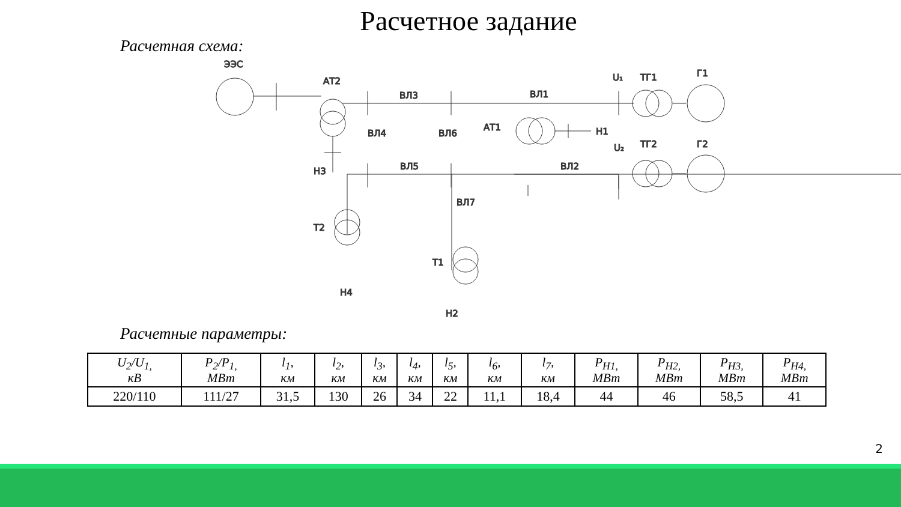Расчетное задание
Расчетная схема:
ЭЭС
АТ2
ВЛ3
ВЛ1
U₁
ТГ1
Г1
АТ1
Н1
U₂
ТГ2
Г2
ВЛ2
ВЛ5
Н3
ВЛ4
ВЛ6
ВЛ7
Т2
Т1
Н4
Н2
Расчетные параметры:
| U<sub>2</sub>/U<sub>1,</sub> кВ | P<sub>2</sub>/P<sub>1,</sub> МВт | l<sub>1</sub>, км | l<sub>2</sub>, км | l<sub>3</sub>, км | l<sub>4</sub>, км | l<sub>5</sub>, км | l<sub>6</sub>, км | l<sub>7</sub>, км | P<sub>Н1,</sub> МВт | P<sub>Н2,</sub> МВт | P<sub>Н3,</sub> МВт | P<sub>Н4,</sub> МВт |
| --- | --- | --- | --- | --- | --- | --- | --- | --- | --- | --- | --- | --- |
| 220/110 | 111/27 | 31,5 | 130 | 26 | 34 | 22 | 11,1 | 18,4 | 44 | 46 | 58,5 | 41 |
2